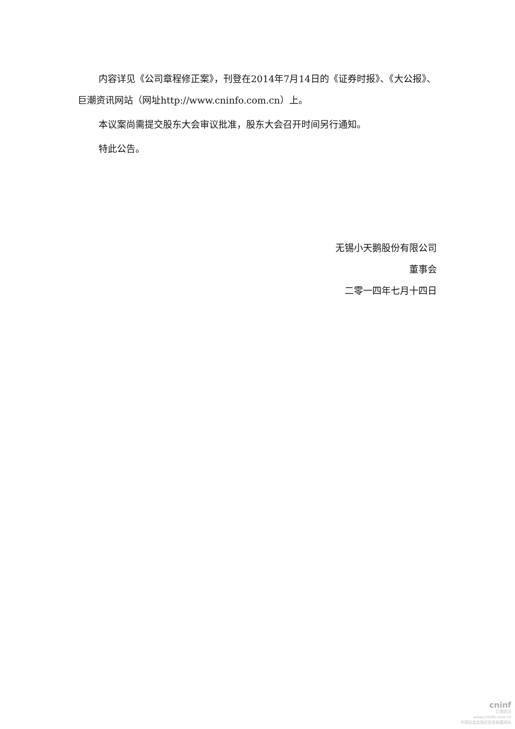内容详见《公司章程修正案》，刊登在2014年7月14日的《证券时报》、《大公报》、巨潮资讯网站（网址http://www.cninfo.com.cn）上。
本议案尚需提交股东大会审议批准，股东大会召开时间另行通知。
特此公告。
无锡小天鹅股份有限公司
董事会
二零一四年七月十四日
cninf
巨潮资讯
www.cninfo.com.cn
中国证监会指定信息披露网站